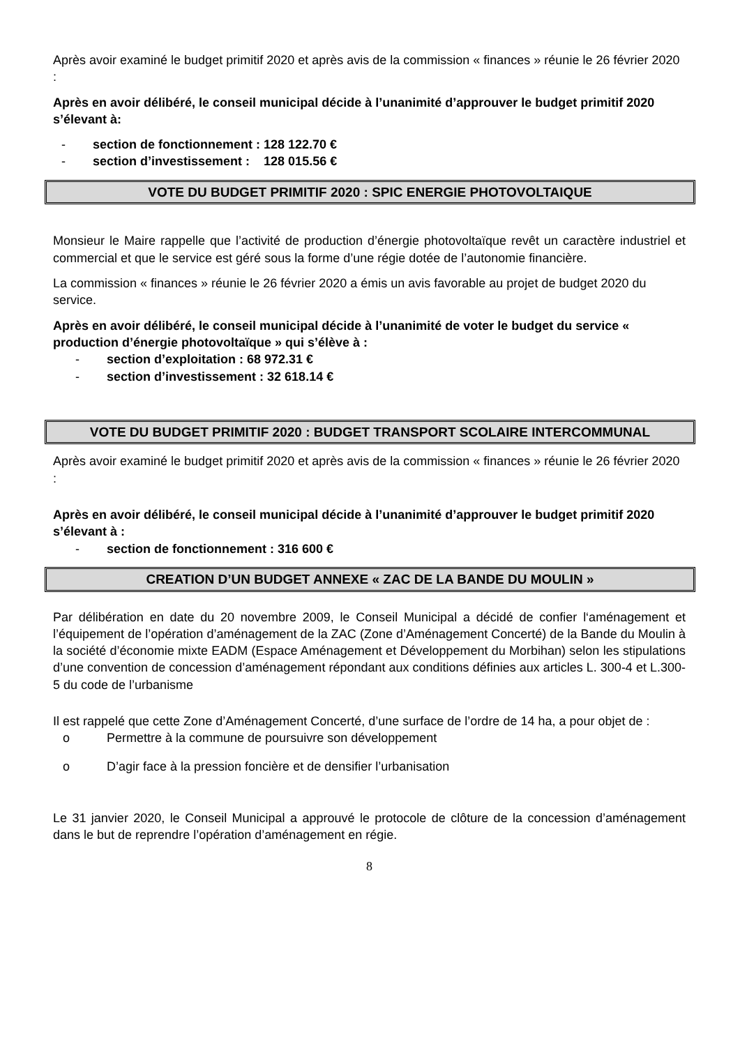Après avoir examiné le budget primitif 2020 et après avis de la commission « finances » réunie le 26 février 2020 :
Après en avoir délibéré, le conseil municipal décide à l’unanimité d’approuver le budget primitif 2020 s’élevant à:
- section de fonctionnement : 128 122.70 €
- section d’investissement : 128 015.56 €
VOTE DU BUDGET PRIMITIF 2020 : SPIC ENERGIE PHOTOVOLTAIQUE
Monsieur le Maire rappelle que l’activité de production d’énergie photovoltaïque revêt un caractère industriel et commercial et que le service est géré sous la forme d’une régie dotée de l’autonomie financière.
La commission « finances » réunie le 26 février 2020 a émis un avis favorable au projet de budget 2020 du service.
Après en avoir délibéré, le conseil municipal décide à l’unanimité de voter le budget du service « production d’énergie photovoltaïque » qui s’élève à :
- section d’exploitation : 68 972.31 €
- section d’investissement : 32 618.14 €
VOTE DU BUDGET PRIMITIF 2020 : BUDGET TRANSPORT SCOLAIRE INTERCOMMUNAL
Après avoir examiné le budget primitif 2020 et après avis de la commission « finances » réunie le 26 février 2020 :
Après en avoir délibéré, le conseil municipal décide à l’unanimité d’approuver le budget primitif 2020 s’élevant à :
- section de fonctionnement : 316 600 €
CREATION D’UN BUDGET ANNEXE « ZAC DE LA BANDE DU MOULIN »
Par délibération en date du 20 novembre 2009, le Conseil Municipal a décidé de confier l‘aménagement et l’équipement de l’opération d’aménagement de la ZAC (Zone d’Aménagement Concerté) de la Bande du Moulin à la société d’économie mixte EADM (Espace Aménagement et Développement du Morbihan) selon les stipulations d’une convention de concession d’aménagement répondant aux conditions définies aux articles L. 300-4 et L.300-5 du code de l’urbanisme
Il est rappelé que cette Zone d’Aménagement Concerté, d’une surface de l’ordre de 14 ha, a pour objet de :
o Permettre à la commune de poursuivre son développement
o D’agir face à la pression foncière et de densifier l’urbanisation
Le 31 janvier 2020, le Conseil Municipal a approuvé le protocole de clôture de la concession d’aménagement dans le but de reprendre l’opération d’aménagement en régie.
8